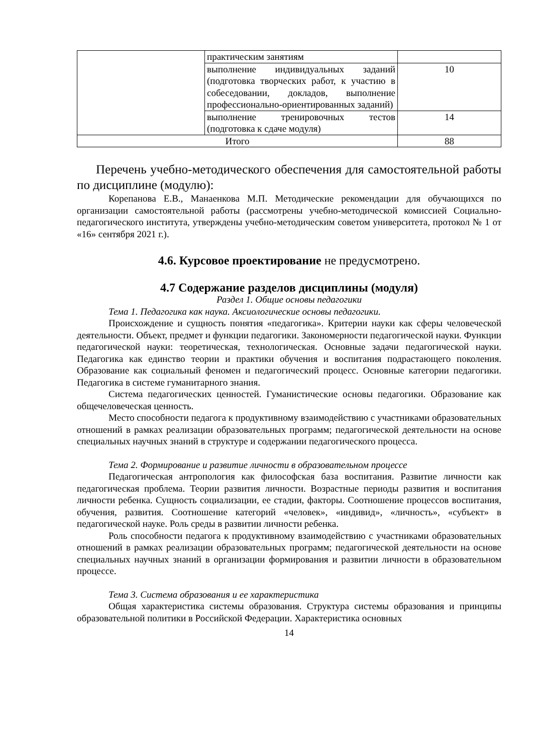| | практическим занятиям | |
| | выполнение индивидуальных заданий (подготовка творческих работ, к участию в собеседовании, докладов, выполнение профессионально-ориентированных заданий) | 10 |
| | выполнение тренировочных тестов (подготовка к сдаче модуля) | 14 |
| Итого | | 88 |
Перечень учебно-методического обеспечения для самостоятельной работы по дисциплине (модулю):
Корепанова Е.В., Манаенкова М.П. Методические рекомендации для обучающихся по организации самостоятельной работы (рассмотрены учебно-методической комиссией Социально-педагогического института, утверждены учебно-методическим советом университета, протокол № 1 от «16» сентября 2021 г.).
4.6. Курсовое проектирование не предусмотрено.
4.7 Содержание разделов дисциплины (модуля)
Раздел 1. Общие основы педагогики
Тема 1. Педагогика как наука. Аксиологические основы педагогики.
Происхождение и сущность понятия «педагогика». Критерии науки как сферы человеческой деятельности. Объект, предмет и функции педагогики. Закономерности педагогической науки. Функции педагогической науки: теоретическая, технологическая. Основные задачи педагогической науки. Педагогика как единство теории и практики обучения и воспитания подрастающего поколения. Образование как социальный феномен и педагогический процесс. Основные категории педагогики. Педагогика в системе гуманитарного знания.
Система педагогических ценностей. Гуманистические основы педагогики. Образование как общечеловеческая ценность.
Место способности педагога к продуктивному взаимодействию с участниками образовательных отношений в рамках реализации образовательных программ; педагогической деятельности на основе специальных научных знаний в структуре и содержании педагогического процесса.
Тема 2. Формирование и развитие личности в образовательном процессе
Педагогическая антропология как философская база воспитания. Развитие личности как педагогическая проблема. Теории развития личности. Возрастные периоды развития и воспитания личности ребенка. Сущность социализации, ее стадии, факторы. Соотношение процессов воспитания, обучения, развития. Соотношение категорий «человек», «индивид», «личность», «субъект» в педагогической науке. Роль среды в развитии личности ребенка.
Роль способности педагога к продуктивному взаимодействию с участниками образовательных отношений в рамках реализации образовательных программ; педагогической деятельности на основе специальных научных знаний в организации формирования и развитии личности в образовательном процессе.
Тема 3. Система образования и ее характеристика
Общая характеристика системы образования. Структура системы образования и принципы образовательной политики в Российской Федерации. Характеристика основных
14